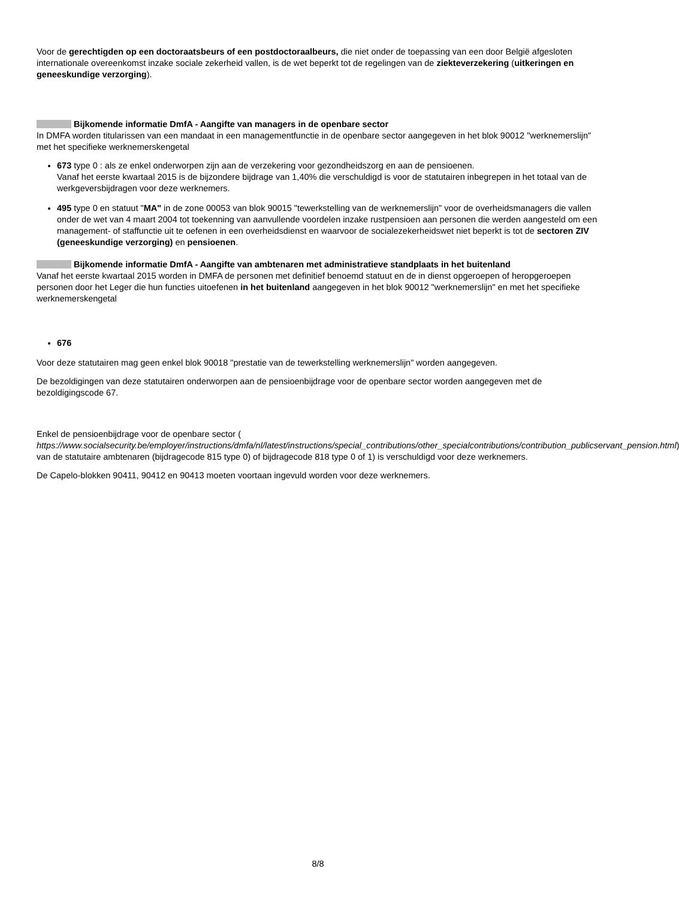Voor de gerechtigden op een doctoraatsbeurs of een postdoctoraalbeurs, die niet onder de toepassing van een door België afgesloten internationale overeenkomst inzake sociale zekerheid vallen, is de wet beperkt tot de regelingen van de ziekteverzekering (uitkeringen en geneeskundige verzorging).
Bijkomende informatie DmfA - Aangifte van managers in de openbare sector
In DMFA worden titularissen van een mandaat in een managementfunctie in de openbare sector aangegeven in het blok 90012 "werknemerslijn" met het specifieke werknemerskengetal
673 type 0 : als ze enkel onderworpen zijn aan de verzekering voor gezondheidszorg en aan de pensioenen.
Vanaf het eerste kwartaal 2015 is de bijzondere bijdrage van 1,40% die verschuldigd is voor de statutairen inbegrepen in het totaal van de werkgeversbijdragen voor deze werknemers.
495 type 0 en statuut "MA" in de zone 00053 van blok 90015 "tewerkstelling van de werknemerslijn" voor de overheidsmanagers die vallen onder de wet van 4 maart 2004 tot toekenning van aanvullende voordelen inzake rustpensioen aan personen die werden aangesteld om een management- of staffunctie uit te oefenen in een overheidsdienst en waarvoor de socialezekerheidswet niet beperkt is tot de sectoren ZIV (geneeskundige verzorging) en pensioenen.
Bijkomende informatie DmfA - Aangifte van ambtenaren met administratieve standplaats in het buitenland
Vanaf het eerste kwartaal 2015 worden in DMFA de personen met definitief benoemd statuut en de in dienst opgeroepen of heropgeroepen personen door het Leger die hun functies uitoefenen in het buitenland aangegeven in het blok 90012 "werknemerslijn" en met het specifieke werknemerskengetal
676
Voor deze statutairen mag geen enkel blok 90018 "prestatie van de tewerkstelling werknemerslijn" worden aangegeven.
De bezoldigingen van deze statutairen onderworpen aan de pensioenbijdrage voor de openbare sector worden aangegeven met de bezoldigingscode 67.
Enkel de pensioenbijdrage voor de openbare sector (
https://www.socialsecurity.be/employer/instructions/dmfa/nl/latest/instructions/special_contributions/other_specialcontributions/contribution_publicservant_pension.html) van de statutaire ambtenaren (bijdragecode 815 type 0) of bijdragecode 818 type 0 of 1) is verschuldigd voor deze werknemers.
De Capelo-blokken 90411, 90412 en 90413 moeten voortaan ingevuld worden voor deze werknemers.
8/8